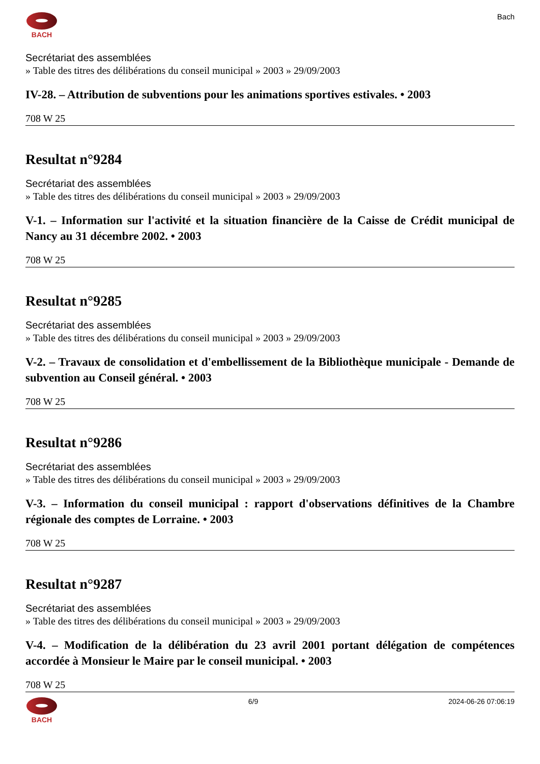BACH Bach
Secrétariat des assemblées
» Table des titres des délibérations du conseil municipal » 2003 » 29/09/2003
IV-28. – Attribution de subventions pour les animations sportives estivales. • 2003
708 W 25
Resultat n°9284
Secrétariat des assemblées
» Table des titres des délibérations du conseil municipal » 2003 » 29/09/2003
V-1. – Information sur l'activité et la situation financière de la Caisse de Crédit municipal de Nancy au 31 décembre 2002. • 2003
708 W 25
Resultat n°9285
Secrétariat des assemblées
» Table des titres des délibérations du conseil municipal » 2003 » 29/09/2003
V-2. – Travaux de consolidation et d'embellissement de la Bibliothèque municipale - Demande de subvention au Conseil général. • 2003
708 W 25
Resultat n°9286
Secrétariat des assemblées
» Table des titres des délibérations du conseil municipal » 2003 » 29/09/2003
V-3. – Information du conseil municipal : rapport d'observations définitives de la Chambre régionale des comptes de Lorraine. • 2003
708 W 25
Resultat n°9287
Secrétariat des assemblées
» Table des titres des délibérations du conseil municipal » 2003 » 29/09/2003
V-4. – Modification de la délibération du 23 avril 2001 portant délégation de compétences accordée à Monsieur le Maire par le conseil municipal. • 2003
708 W 25
BACH 6/9 2024-06-26 07:06:19